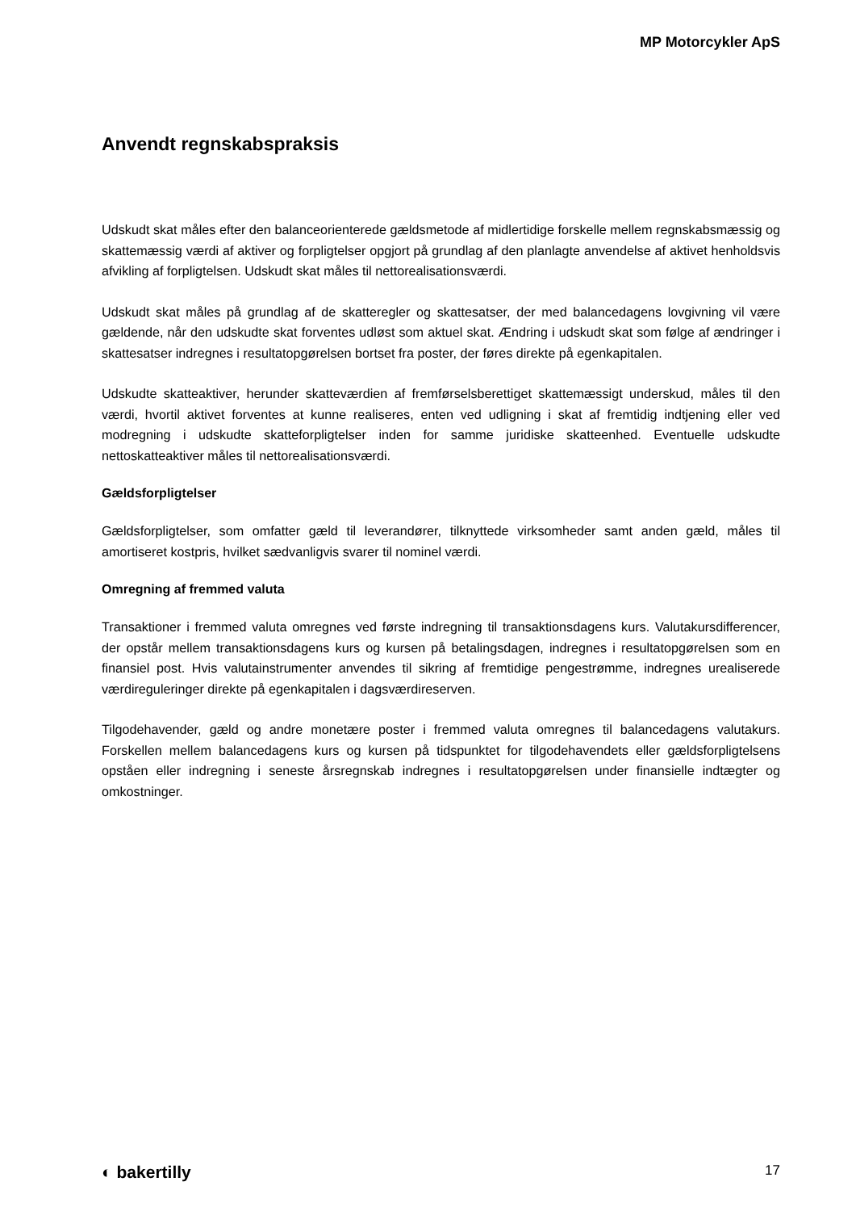MP Motorcykler ApS
Anvendt regnskabspraksis
Udskudt skat måles efter den balanceorienterede gældsmetode af midlertidige forskelle mellem regnskabsmæssig og skattemæssig værdi af aktiver og forpligtelser opgjort på grundlag af den planlagte anvendelse af aktivet henholdsvis afvikling af forpligtelsen. Udskudt skat måles til nettorealisationsværdi.
Udskudt skat måles på grundlag af de skatteregler og skattesatser, der med balancedagens lovgivning vil være gældende, når den udskudte skat forventes udløst som aktuel skat. Ændring i udskudt skat som følge af ændringer i skattesatser indregnes i resultatopgørelsen bortset fra poster, der føres direkte på egenkapitalen.
Udskudte skatteaktiver, herunder skatteværdien af fremførselsberettiget skattemæssigt underskud, måles til den værdi, hvortil aktivet forventes at kunne realiseres, enten ved udligning i skat af fremtidig indtjening eller ved modregning i udskudte skatteforpligtelser inden for samme juridiske skatteenhed. Eventuelle udskudte nettoskatteaktiver måles til nettorealisationsværdi.
Gældsforpligtelser
Gældsforpligtelser, som omfatter gæld til leverandører, tilknyttede virksomheder samt anden gæld, måles til amortiseret kostpris, hvilket sædvanligvis svarer til nominel værdi.
Omregning af fremmed valuta
Transaktioner i fremmed valuta omregnes ved første indregning til transaktionsdagens kurs. Valutakursdifferencer, der opstår mellem transaktionsdagens kurs og kursen på betalingsdagen, indregnes i resultatopgørelsen som en finansiel post. Hvis valutainstrumenter anvendes til sikring af fremtidige pengestrømme, indregnes urealiserede værdireguleringer direkte på egenkapitalen i dagsværdireserven.
Tilgodehavender, gæld og andre monetære poster i fremmed valuta omregnes til balancedagens valutakurs. Forskellen mellem balancedagens kurs og kursen på tidspunktet for tilgodehavendets eller gældsforpligtelsens opståen eller indregning i seneste årsregnskab indregnes i resultatopgørelsen under finansielle indtægter og omkostninger.
◐ bakertilly 17